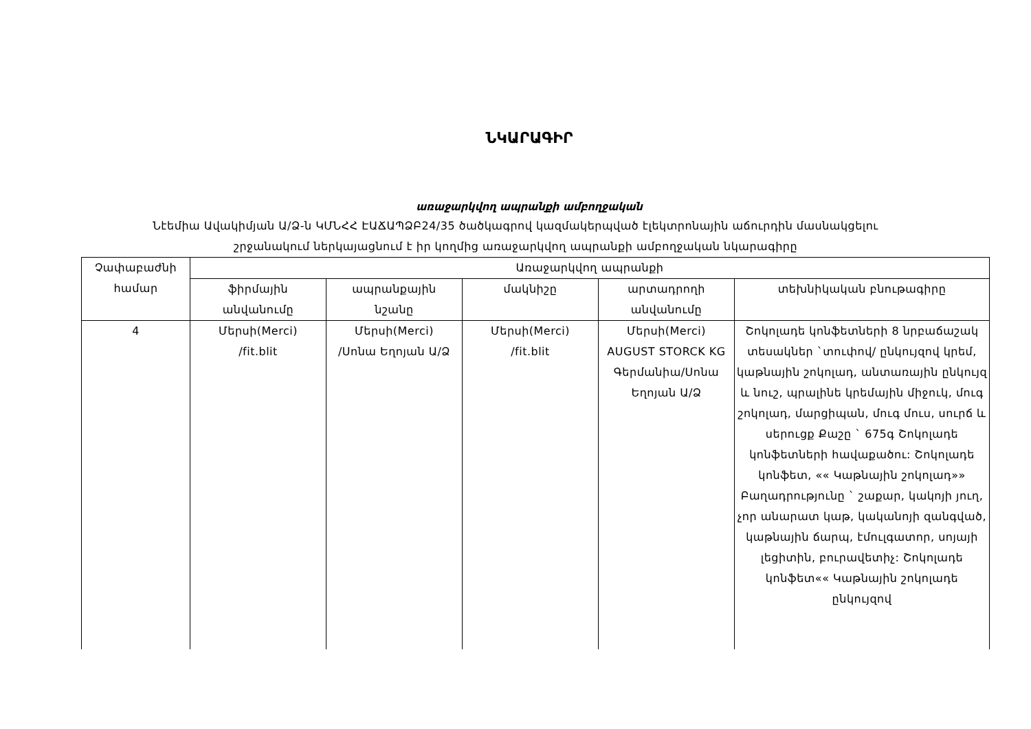ՆԿԱՐԱԳԻՐ
առաջարկվող ապրանքի ամբողջական
Նէեմիա Ավակիմյան Ա/Ձ-ն ԿՄՆՀՀ ԷԱՃԱՊՁԲ24/35 ծածկագրով կազմակերպված էլեկտրոնային աճուրդին մասնակցելու
շրջանակում ներկայացնում է իր կողմից առաջարկվող ապրանքի ամբողջական նկարագիրը
| Չափաբաժնի համար | Առաջարկվող ապրանքի | | | | |
| --- | --- | --- | --- | --- | --- |
| | ֆիրմային անվանումը | ապրանքային նշանը | մակնիշը | արտադրողի անվանումը | տեխնիկական բնութագիրը |
| 4 | Մերսի(Merci) /fit.blit | Մերսի(Merci) /Սոնա Եղոյան Ա/Ձ | Մերսի(Merci) /fit.blit | Մերսի(Merci) AUGUST STORCK KG Գերմանիա/Սոնա Եղոյան Ա/Ձ | Շոկոլադե կոնֆետների 8 նրբաճաշակ տեսակներ `տուփով/ ընկույզով կրեմ, կաթնային շոկոլադ, անտառային ընկույզ և նուշ, պրալինե կրեմային միջուկ, մուգ շոկոլադ, մարցիպան, մուգ մուս, սուրճ և սերուցք Քաշը ` 675գ Շոկոլադե կոնֆետների հավաքածու: Շոկոլադե կոնֆետ, «« Կաթնային շոկոլադ»» Բաղադրությունը ` շաքար, կակոյի յուղ, չոր անարատ կաթ, կականոյի զանգված, կաթնային ճարպ, էմուլգատոր, սոյայի լեցիտին, բուրավետիչ: Շոկոլադե կոնֆետ«« Կաթնային շոկոլադե ընկույզով |